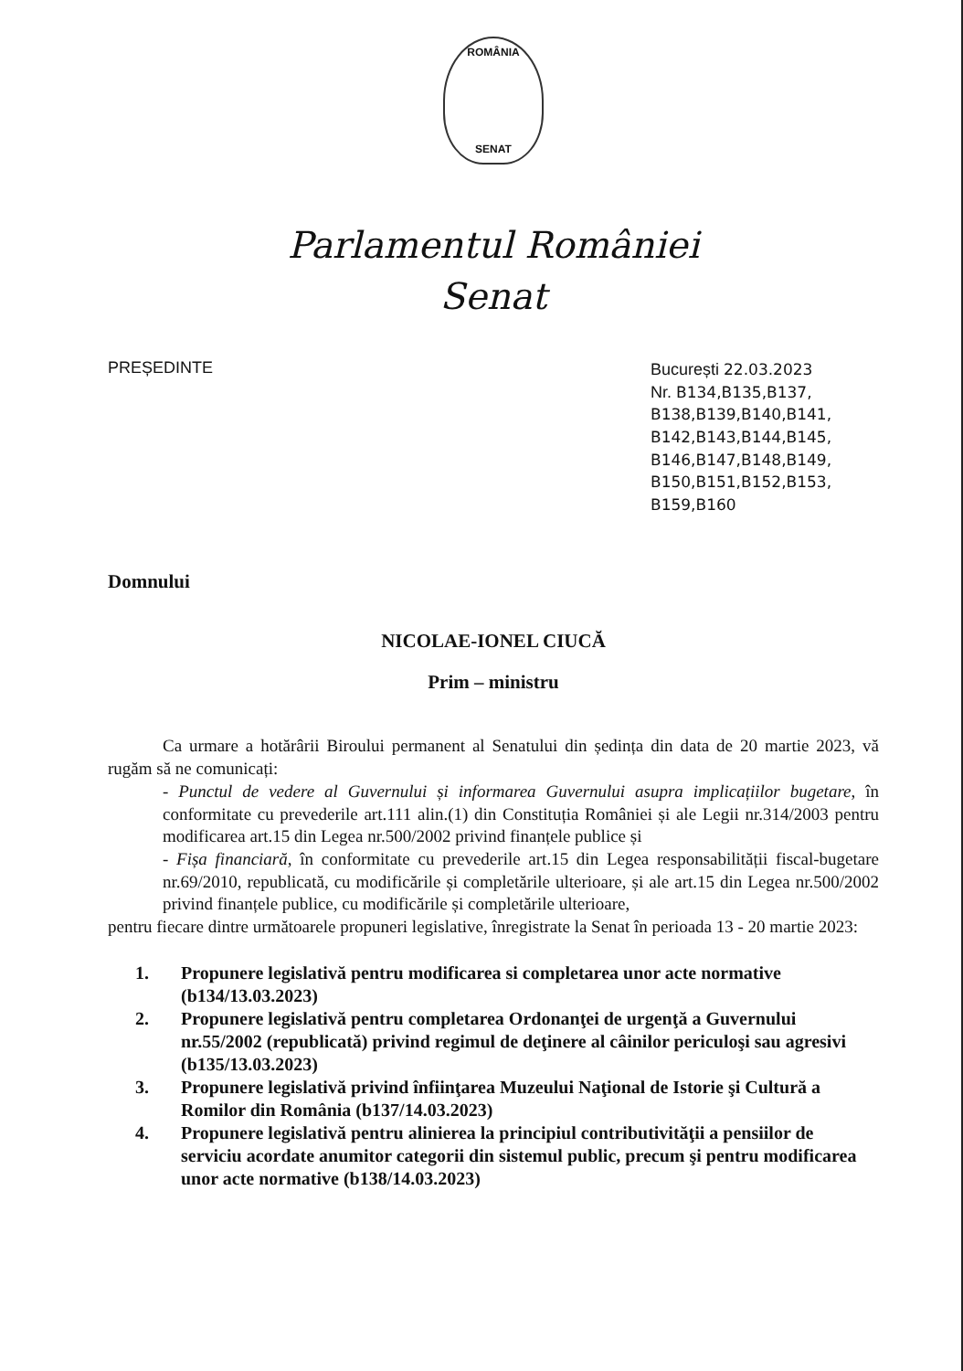ROMÂNIA
SENAT
Parlamentul României
Senat
PREȘEDINTE București 22.03.2023
Nr. B134,B135,B137, B138,B139,B140,B141, B142,B143,B144,B145, B146,B147,B148,B149, B150,B151,B152,B153, B159,B160
Domnului
NICOLAE-IONEL CIUCĂ
Prim – ministru
Ca urmare a hotărârii Biroului permanent al Senatului din ședința din data de 20 martie 2023, vă rugăm să ne comunicați:
- Punctul de vedere al Guvernului și informarea Guvernului asupra implicațiilor bugetare, în conformitate cu prevederile art.111 alin.(1) din Constituția României și ale Legii nr.314/2003 pentru modificarea art.15 din Legea nr.500/2002 privind finanțele publice și
- Fișa financiară, în conformitate cu prevederile art.15 din Legea responsabilității fiscal-bugetare nr.69/2010, republicată, cu modificările și completările ulterioare, și ale art.15 din Legea nr.500/2002 privind finanțele publice, cu modificările și completările ulterioare,
pentru fiecare dintre următoarele propuneri legislative, înregistrate la Senat în perioada 13 - 20 martie 2023:
1. Propunere legislativă pentru modificarea si completarea unor acte normative (b134/13.03.2023)
2. Propunere legislativă pentru completarea Ordonanţei de urgenţă a Guvernului nr.55/2002 (republicată) privind regimul de deţinere al câinilor periculoşi sau agresivi (b135/13.03.2023)
3. Propunere legislativă privind înfiinţarea Muzeului Naţional de Istorie şi Cultură a Romilor din România (b137/14.03.2023)
4. Propunere legislativă pentru alinierea la principiul contributivităţii a pensiilor de serviciu acordate anumitor categorii din sistemul public, precum şi pentru modificarea unor acte normative (b138/14.03.2023)